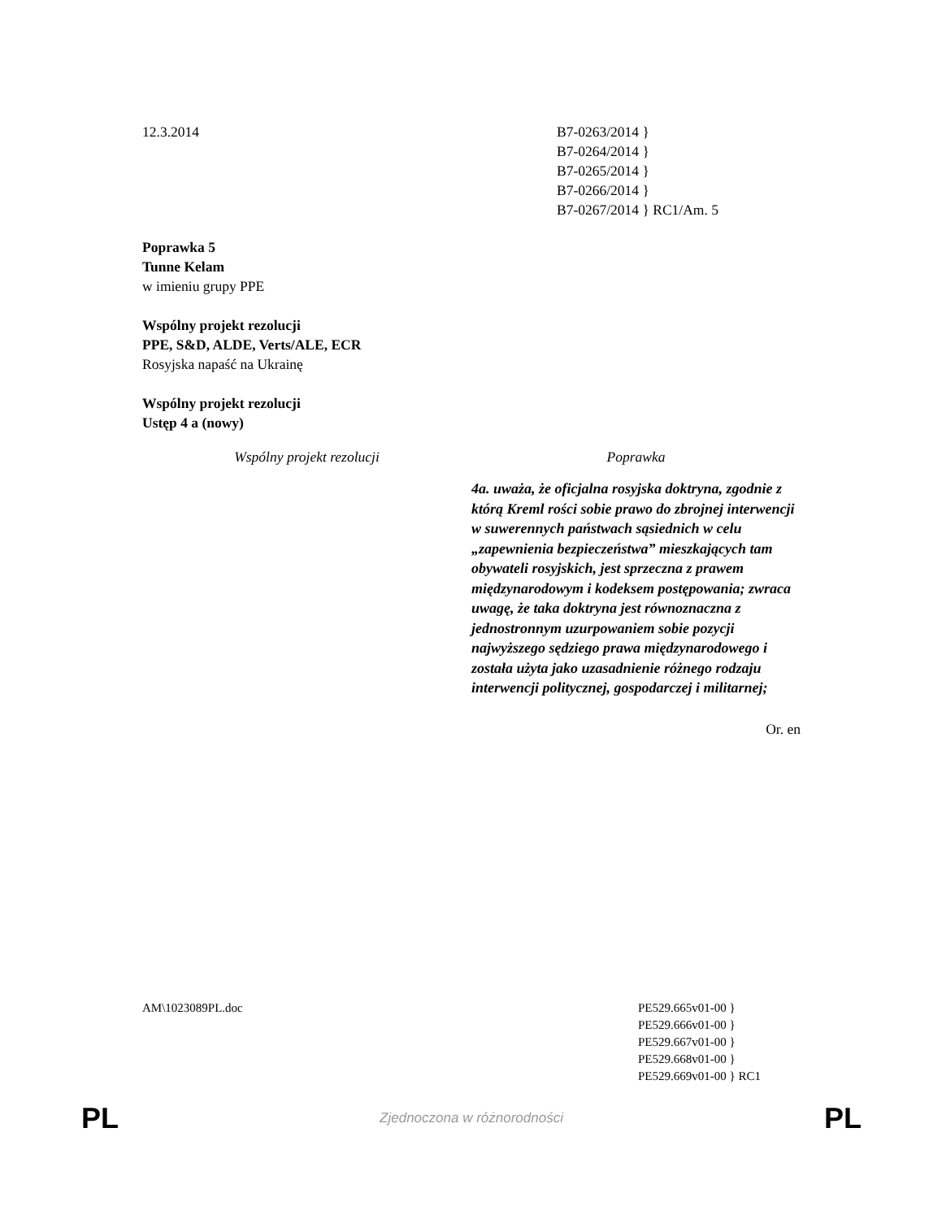12.3.2014 B7-0263/2014 }
B7-0264/2014 }
B7-0265/2014 }
B7-0266/2014 }
B7-0267/2014 } RC1/Am. 5
Poprawka 5
Tunne Kelam
w imieniu grupy PPE
Wspólny projekt rezolucji
PPE, S&D, ALDE, Verts/ALE, ECR
Rosyjska napaść na Ukrainę
Wspólny projekt rezolucji
Ustęp 4 a (nowy)
Wspólny projekt rezolucji Poprawka
4a. uważa, że oficjalna rosyjska doktryna, zgodnie z którą Kreml rości sobie prawo do zbrojnej interwencji w suwerennych państwach sąsiednich w celu „zapewnienia bezpieczeństwa” mieszkających tam obywateli rosyjskich, jest sprzeczna z prawem międzynarodowym i kodeksem postępowania; zwraca uwagę, że taka doktryna jest równoznaczna z jednostronnym uzurpowaniem sobie pozycji najwyższego sędziego prawa międzynarodowego i została użyta jako uzasadnienie różnego rodzaju interwencji politycznej, gospodarczej i militarnej;
Or. en
AM\1023089PL.doc PE529.665v01-00 }
PE529.666v01-00 }
PE529.667v01-00 }
PE529.668v01-00 }
PE529.669v01-00 } RC1
PL
Zjednoczona w różnorodności
PL